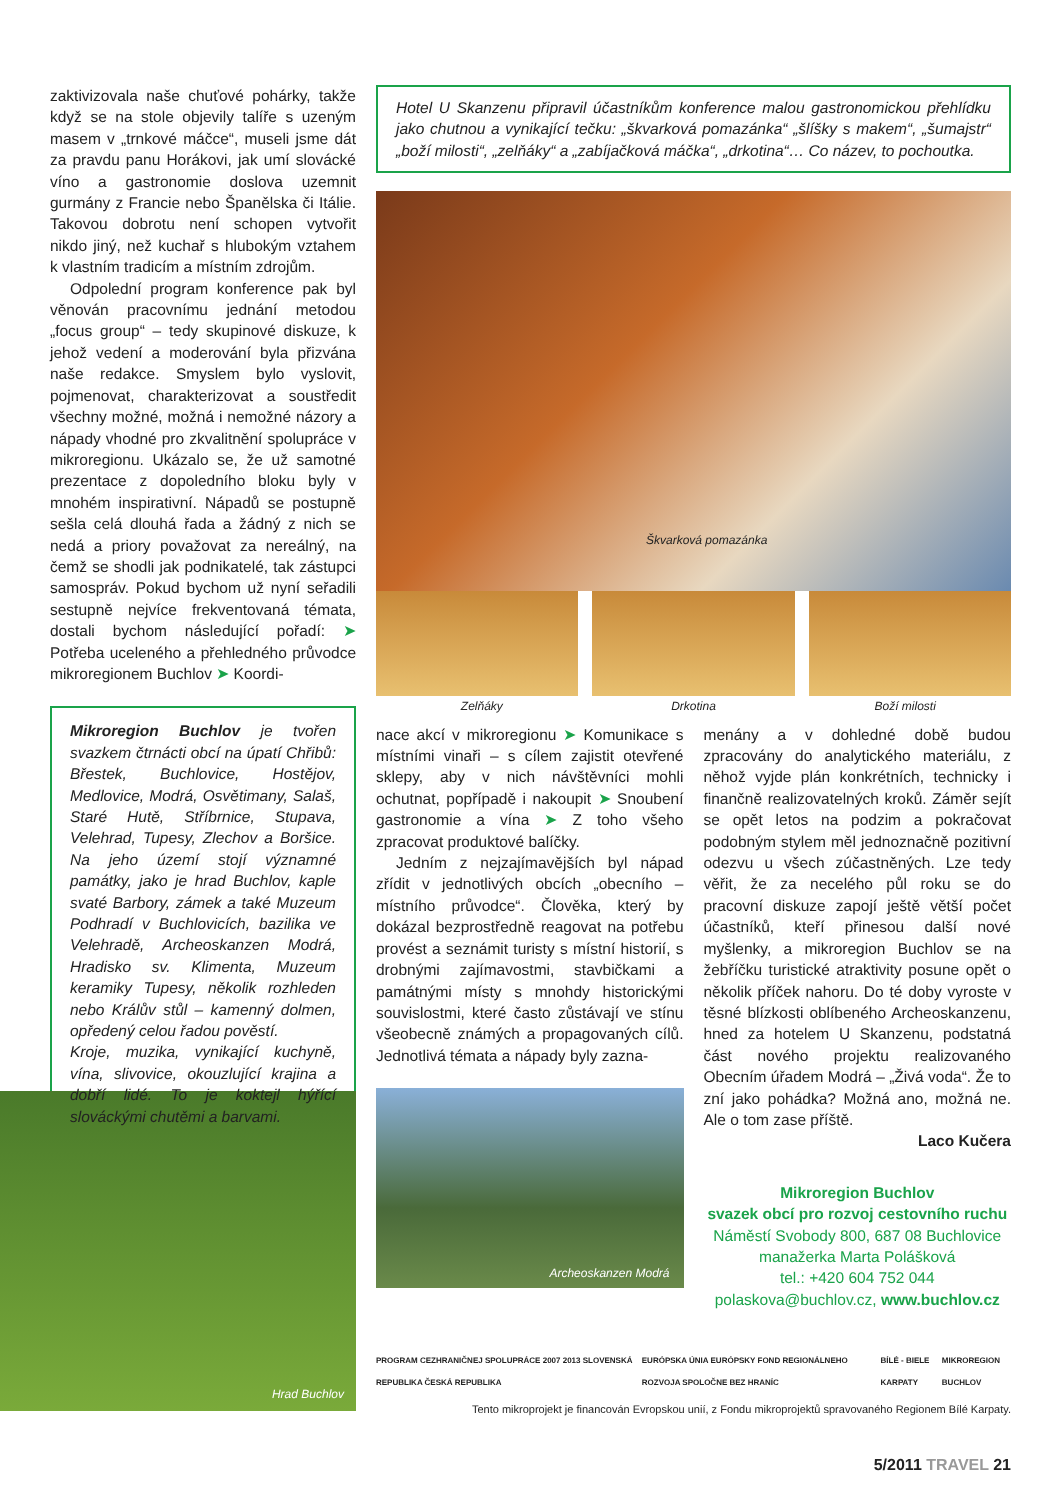zaktivizovala naše chuťové pohárky, takže když se na stole objevily talíře s uzeným masem v „trnkové máčce“, museli jsme dát za pravdu panu Horákovi, jak umí slovácké víno a gastronomie doslova uzemnit gurmány z Francie nebo Španělska či Itálie. Takovou dobrotu není schopen vytvořit nikdo jiný, než kuchař s hlubokým vztahem k vlastním tradicím a místním zdrojům.
Odpolední program konference pak byl věnován pracovnímu jednání metodou „focus group“ – tedy skupinové diskuze, k jehož vedení a moderování byla přizvána naše redakce. Smyslem bylo vyslovit, pojmenovat, charakterizovat a soustředit všechny možné, možná i nemožné názory a nápady vhodné pro zkvalitnění spolupráce v mikroregionu. Ukázalo se, že už samotné prezentace z dopoledního bloku byly v mnohém inspirativní. Nápadů se postupně sešla celá dlouhá řada a žádný z nich se nedá a priory považovat za nereálný, na čemž se shodli jak podnikatelé, tak zástupci samospráv. Pokud bychom už nyní seřadili sestupně nejvíce frekventovaná témata, dostali bychom následující pořadí: ➤ Potřeba uceleného a přehledného průvodce mikroregionem Buchlov ➤ Koordi-
Mikroregion Buchlov je tvořen svazkem čtrnácti obcí na úpatí Chřibů: Břestek, Buchlovice, Hostějov, Medlovice, Modrá, Osvětimany, Salaš, Staré Hutě, Stříbrnice, Stupava, Velehrad, Tupesy, Zlechov a Boršice. Na jeho území stojí významné památky, jako je hrad Buchlov, kaple svaté Barbory, zámek a také Muzeum Podhradí v Buchlovicích, bazilika ve Velehradě, Archeoskanzen Modrá, Hradisko sv. Klimenta, Muzeum keramiky Tupesy, několik rozhleden nebo Králův stůl – kamenný dolmen, opředený celou řadou pověstí.
Kroje, muzika, vynikající kuchyně, vína, slivovice, okouzlující krajina a dobří lidé. To je koktejl hýřící slováckými chutěmi a barvami.
Hrad Buchlov
Hotel U Skanzenu připravil účastníkům konference malou gastronomickou přehlídku jako chutnou a vynikající tečku: „škvarková pomazánka“ „šlíšky s makem“, „šumajstr“ „boží milosti“, „zelňáky“ a „zabíjačková máčka“, „drkotina“… Co název, to pochoutka.
Škvarková pomazánka
Zelňáky Drkotina Boží milosti
nace akcí v mikroregionu ➤ Komunikace s místními vinaři – s cílem zajistit otevřené sklepy, aby v nich návštěvníci mohli ochutnat, popřípadě i nakoupit ➤ Snoubení gastronomie a vína ➤ Z toho všeho zpracovat produktové balíčky.
Jedním z nejzajímavějších byl nápad zřídit v jednotlivých obcích „obecního – místního průvodce“. Člověka, který by dokázal bezprostředně reagovat na potřebu provést a seznámit turisty s místní historií, s drobnými zajímavostmi, stavbičkami a památnými místy s mnohdy historickými souvislostmi, které často zůstávají ve stínu všeobecně známých a propagovaných cílů. Jednotlivá témata a nápady byly zazna-
Archeoskanzen Modrá
menány a v dohledné době budou zpracovány do analytického materiálu, z něhož vyjde plán konkrétních, technicky i finančně realizovatelných kroků. Záměr sejít se opět letos na podzim a pokračovat podobným stylem měl jednoznačně pozitivní odezvu u všech zúčastněných. Lze tedy věřit, že za necelého půl roku se do pracovní diskuze zapojí ještě větší počet účastníků, kteří přinesou další nové myšlenky, a mikroregion Buchlov se na žebříčku turistické atraktivity posune opět o několik příček nahoru. Do té doby vyroste v těsné blízkosti oblíbeného Archeoskanzenu, hned za hotelem U Skanzenu, podstatná část nového projektu realizovaného Obecním úřadem Modrá – „Živá voda“. Že to zní jako pohádka? Možná ano, možná ne. Ale o tom zase příště.
Laco Kučera
Mikroregion Buchlov
svazek obcí pro rozvoj cestovního ruchu
Náměstí Svobody 800, 687 08 Buchlovice
manažerka Marta Polášková
tel.: +420 604 752 044
polaskova@buchlov.cz, www.buchlov.cz
PROGRAM CEZHRANIČNEJ SPOLUPRÁCE 2007 2013 SLOVENSKÁ REPUBLIKA ČESKÁ REPUBLIKA EURÓPSKA ÚNIA EURÓPSKY FOND REGIONÁLNEHO ROZVOJA SPOLOČNE BEZ HRANÍC BÍLÉ - BIELE KARPATY MIKROREGION BUCHLOV
Tento mikroprojekt je financován Evropskou unií, z Fondu mikroprojektů spravovaného Regionem Bílé Karpaty.
5/2011 TRAVEL 21